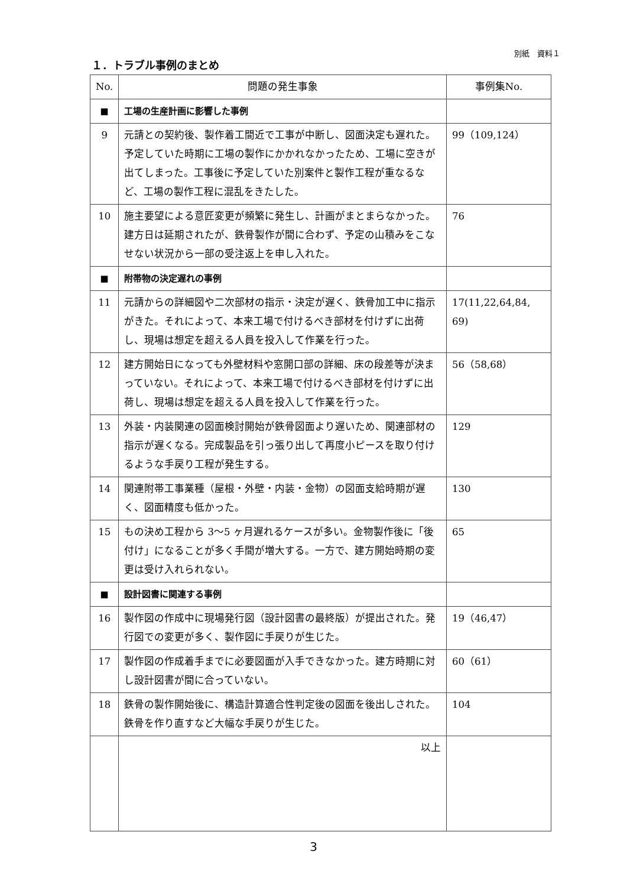別紙　資料１
１．トラブル事例のまとめ
| No. | 問題の発生事象 | 事例集No. |
| --- | --- | --- |
| ■ | 工場の生産計画に影響した事例 | |
| 9 | 元請との契約後、製作着工間近で工事が中断し、図面決定も遅れた。予定していた時期に工場の製作にかかれなかったため、工場に空きが出てしまった。工事後に予定していた別案件と製作工程が重なるなど、工場の製作工程に混乱をきたした。 | 99（109,124） |
| 10 | 施主要望による意匠変更が頻繁に発生し、計画がまとまらなかった。建方日は延期されたが、鉄骨製作が間に合わず、予定の山積みをこなせない状況から一部の受注返上を申し入れた。 | 76 |
| ■ | 附帯物の決定遅れの事例 | |
| 11 | 元請からの詳細図や二次部材の指示・決定が遅く、鉄骨加工中に指示がきた。それによって、本来工場で付けるべき部材を付けずに出荷し、現場は想定を超える人員を投入して作業を行った。 | 17(11,22,64,84, 69) |
| 12 | 建方開始日になっても外壁材料や窓開口部の詳細、床の段差等が決まっていない。それによって、本来工場で付けるべき部材を付けずに出荷し、現場は想定を超える人員を投入して作業を行った。 | 56（58,68） |
| 13 | 外装・内装関連の図面検討開始が鉄骨図面より遅いため、関連部材の指示が遅くなる。完成製品を引っ張り出して再度小ピースを取り付けるような手戻り工程が発生する。 | 129 |
| 14 | 関連附帯工事業種（屋根・外壁・内装・金物）の図面支給時期が遅く、図面精度も低かった。 | 130 |
| 15 | もの決め工程から 3〜5 ヶ月遅れるケースが多い。金物製作後に「後付け」になることが多く手間が増大する。一方で、建方開始時期の変更は受け入れられない。 | 65 |
| ■ | 設計図書に関連する事例 | |
| 16 | 製作図の作成中に現場発行図（設計図書の最終版）が提出された。発行図での変更が多く、製作図に手戻りが生じた。 | 19（46,47） |
| 17 | 製作図の作成着手までに必要図面が入手できなかった。建方時期に対し設計図書が間に合っていない。 | 60（61） |
| 18 | 鉄骨の製作開始後に、構造計算適合性判定後の図面を後出しされた。鉄骨を作り直すなど大幅な手戻りが生じた。 | 104 |
| | 以上 | |
3